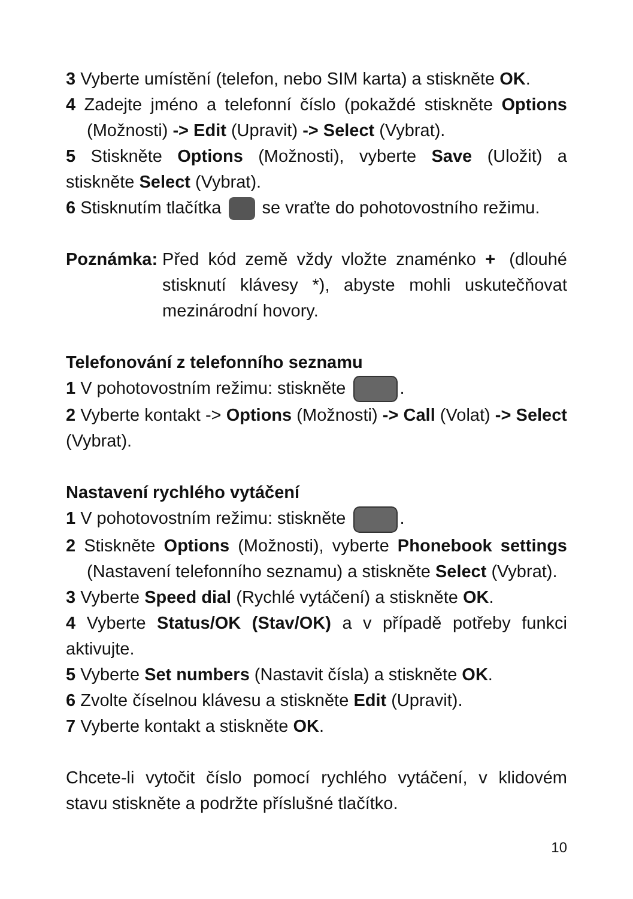3 Vyberte umístění (telefon, nebo SIM karta) a stiskněte OK.
4 Zadejte jméno a telefonní číslo (pokaždé stiskněte Options (Možnosti) -> Edit (Upravit) -> Select (Vybrat).
5 Stiskněte Options (Možnosti), vyberte Save (Uložit) a stiskněte Select (Vybrat).
6 Stisknutím tlačítka se vraťte do pohotovostního režimu.
Poznámka: Před kód země vždy vložte znaménko + (dlouhé stisknutí klávesy *), abyste mohli uskutečňovat mezinárodní hovory.
Telefonování z telefonního seznamu
1 V pohotovostním režimu: stiskněte .
2 Vyberte kontakt -> Options (Možnosti) -> Call (Volat) -> Select (Vybrat).
Nastavení rychlého vytáčení
1 V pohotovostním režimu: stiskněte .
2 Stiskněte Options (Možnosti), vyberte Phonebook settings (Nastavení telefonního seznamu) a stiskněte Select (Vybrat).
3 Vyberte Speed dial (Rychlé vytáčení) a stiskněte OK.
4 Vyberte Status/OK (Stav/OK) a v případě potřeby funkci aktivujte.
5 Vyberte Set numbers (Nastavit čísla) a stiskněte OK.
6 Zvolte číselnou klávesu a stiskněte Edit (Upravit).
7 Vyberte kontakt a stiskněte OK.
Chcete-li vytočit číslo pomocí rychlého vytáčení, v klidovém stavu stiskněte a podržte příslušné tlačítko.
10